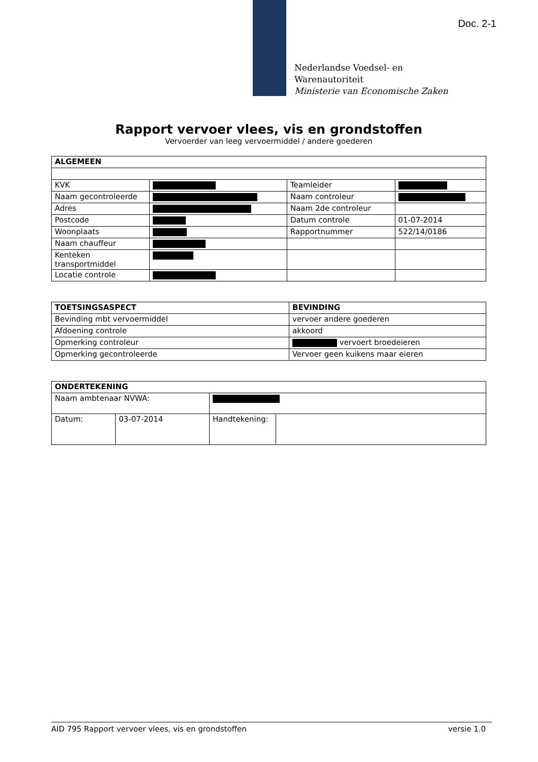Doc. 2-1
Nederlandse Voedsel- en
Warenautoriteit
Ministerie van Economische Zaken
Rapport vervoer vlees, vis en grondstoffen
Vervoerder van leeg vervoermiddel / andere goederen
| ALGEMEEN | | | |
| --- | --- | --- | --- |
| KVK | | Teamleider | |
| Naam gecontroleerde | | Naam controleur | |
| Adres | | Naam 2de controleur | |
| Postcode | | Datum controle | 01-07-2014 |
| Woonplaats | | Rapportnummer | 522/14/0186 |
| Naam chauffeur | | | |
| Kenteken transportmiddel | | | |
| Locatie controle | | | |
| TOETSINGSASPECT | BEVINDING |
| --- | --- |
| Bevinding mbt vervoermiddel | vervoer andere goederen |
| Afdoening controle | akkoord |
| Opmerking controleur | vervoert broedeieren |
| Opmerking gecontroleerde | Vervoer geen kuikens maar eieren |
| ONDERTEKENING | | | |
| --- | --- | --- | --- |
| Naam ambtenaar NVWA: | | | |
| Datum: | 03-07-2014 | Handtekening: | |
AID 795 Rapport vervoer vlees, vis en grondstoffen versie 1.0